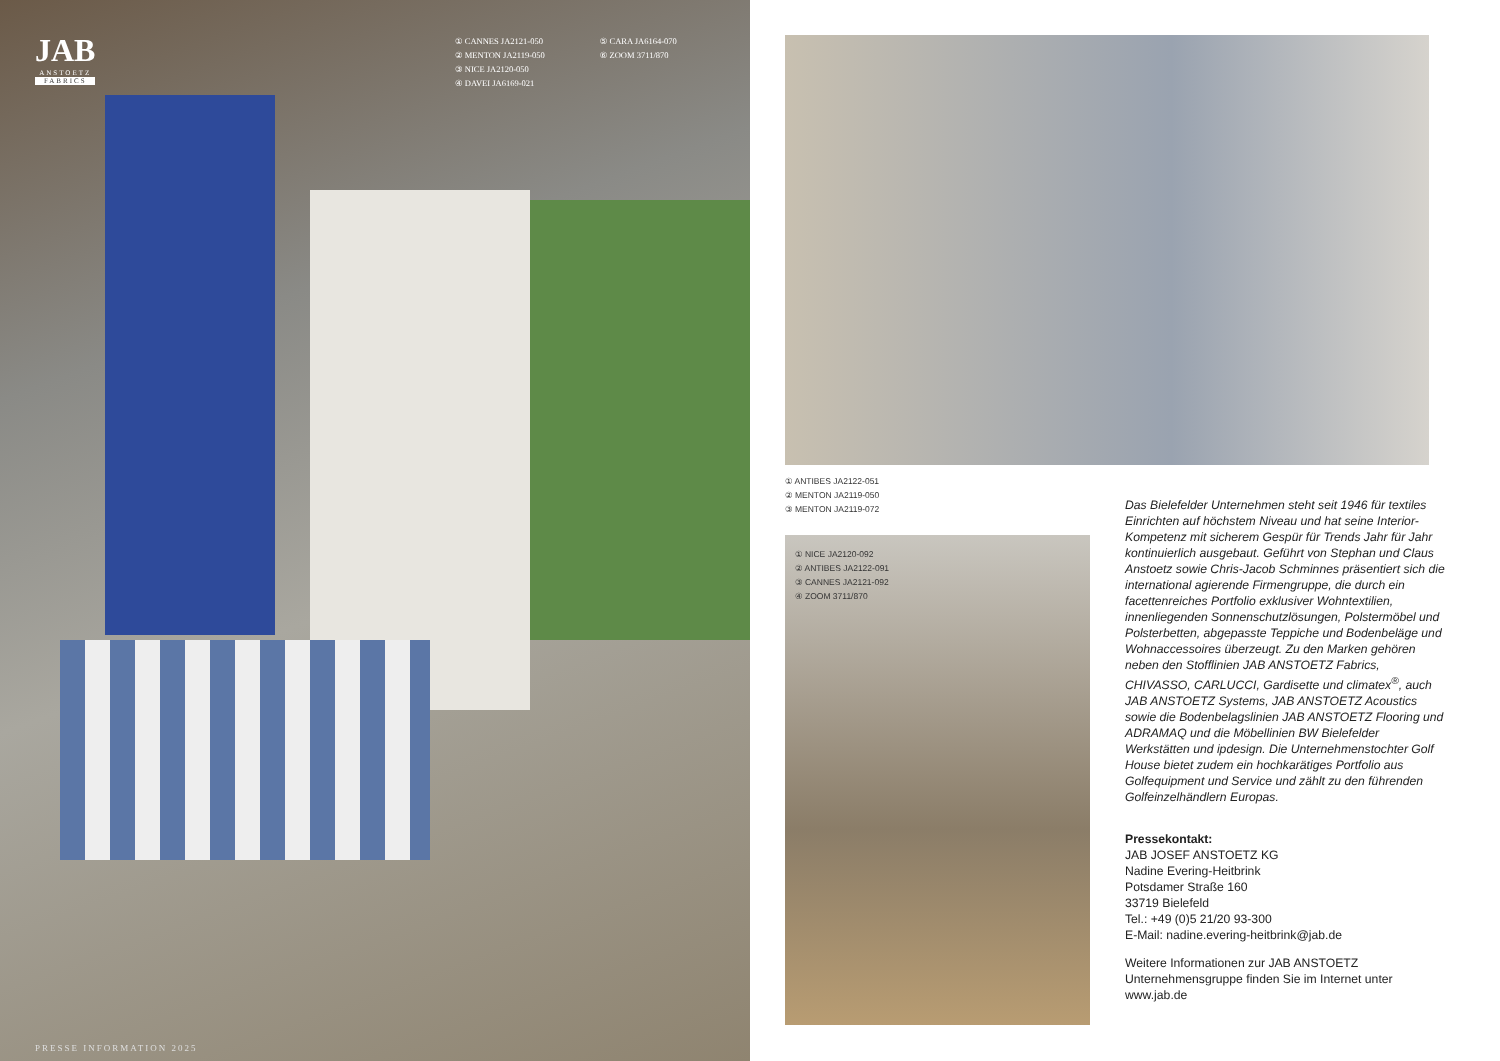JAB
ANSTOETZ
FABRICS
① CANNES JA2121-050
② MENTON JA2119-050
③ NICE JA2120-050
④ DAVEI JA6169-021
⑤ CARA JA6164-070
⑥ ZOOM 3711/870
PRESSE INFORMATION 2025
① ANTIBES JA2122-051
② MENTON JA2119-050
③ MENTON JA2119-072
① NICE JA2120-092
② ANTIBES JA2122-091
③ CANNES JA2121-092
④ ZOOM 3711/870
Das Bielefelder Unternehmen steht seit 1946 für textiles Einrichten auf höchstem Niveau und hat seine Interior-Kompetenz mit sicherem Gespür für Trends Jahr für Jahr kontinuierlich ausgebaut. Geführt von Stephan und Claus Anstoetz sowie Chris-Jacob Schminnes präsentiert sich die international agierende Firmengruppe, die durch ein facettenreiches Portfolio exklusiver Wohntextilien, innenliegenden Sonnenschutzlösungen, Polstermöbel und Polsterbetten, abgepasste Teppiche und Bodenbeläge und Wohnaccessoires überzeugt. Zu den Marken gehören neben den Stofflinien JAB ANSTOETZ Fabrics, CHIVASSO, CARLUCCI, Gardisette und climatex<sup>®</sup>, auch JAB ANSTOETZ Systems, JAB ANSTOETZ Acoustics sowie die Bodenbelagslinien JAB ANSTOETZ Flooring und ADRAMAQ und die Möbellinien BW Bielefelder Werkstätten und ipdesign. Die Unternehmenstochter Golf House bietet zudem ein hochkarätiges Portfolio aus Golfequipment und Service und zählt zu den führenden Golfeinzelhändlern Europas.
Pressekontakt:
JAB JOSEF ANSTOETZ KG
Nadine Evering-Heitbrink
Potsdamer Straße 160
33719 Bielefeld
Tel.: +49 (0)5 21/20 93-300
E-Mail: nadine.evering-heitbrink@jab.de
Weitere Informationen zur JAB ANSTOETZ Unternehmensgruppe finden Sie im Internet unter www.jab.de